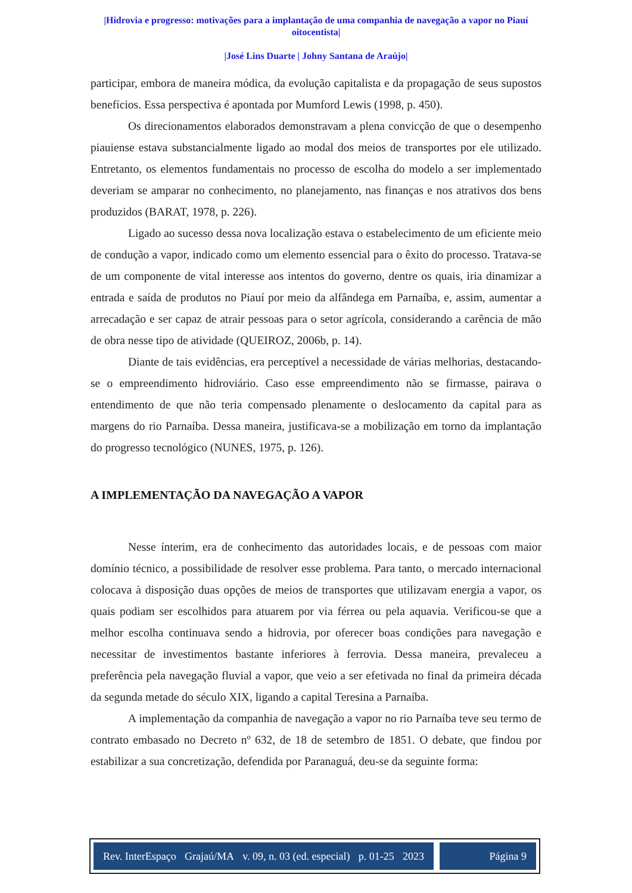|Hidrovia e progresso: motivações para a implantação de uma companhia de navegação a vapor no Piauí oitocentista|
|José Lins Duarte | Johny Santana de Araújo|
participar, embora de maneira módica, da evolução capitalista e da propagação de seus supostos benefícios. Essa perspectiva é apontada por Mumford Lewis (1998, p. 450).
Os direcionamentos elaborados demonstravam a plena convicção de que o desempenho piauiense estava substancialmente ligado ao modal dos meios de transportes por ele utilizado. Entretanto, os elementos fundamentais no processo de escolha do modelo a ser implementado deveriam se amparar no conhecimento, no planejamento, nas finanças e nos atrativos dos bens produzidos (BARAT, 1978, p. 226).
Ligado ao sucesso dessa nova localização estava o estabelecimento de um eficiente meio de condução a vapor, indicado como um elemento essencial para o êxito do processo. Tratava-se de um componente de vital interesse aos intentos do governo, dentre os quais, iria dinamizar a entrada e saída de produtos no Piauí por meio da alfândega em Parnaíba, e, assim, aumentar a arrecadação e ser capaz de atrair pessoas para o setor agrícola, considerando a carência de mão de obra nesse tipo de atividade (QUEIROZ, 2006b, p. 14).
Diante de tais evidências, era perceptível a necessidade de várias melhorias, destacando-se o empreendimento hidroviário. Caso esse empreendimento não se firmasse, pairava o entendimento de que não teria compensado plenamente o deslocamento da capital para as margens do rio Parnaíba. Dessa maneira, justificava-se a mobilização em torno da implantação do progresso tecnológico (NUNES, 1975, p. 126).
A IMPLEMENTAÇÃO DA NAVEGAÇÃO A VAPOR
Nesse ínterim, era de conhecimento das autoridades locais, e de pessoas com maior domínio técnico, a possibilidade de resolver esse problema. Para tanto, o mercado internacional colocava à disposição duas opções de meios de transportes que utilizavam energia a vapor, os quais podiam ser escolhidos para atuarem por via férrea ou pela aquavia. Verificou-se que a melhor escolha continuava sendo a hidrovia, por oferecer boas condições para navegação e necessitar de investimentos bastante inferiores à ferrovia. Dessa maneira, prevaleceu a preferência pela navegação fluvial a vapor, que veio a ser efetivada no final da primeira década da segunda metade do século XIX, ligando a capital Teresina a Parnaíba.
A implementação da companhia de navegação a vapor no rio Parnaíba teve seu termo de contrato embasado no Decreto nº 632, de 18 de setembro de 1851. O debate, que findou por estabilizar a sua concretização, defendida por Paranaguá, deu-se da seguinte forma:
Rev. InterEspaço Grajaú/MA v. 09, n. 03 (ed. especial) p. 01-25 2023
Página 9